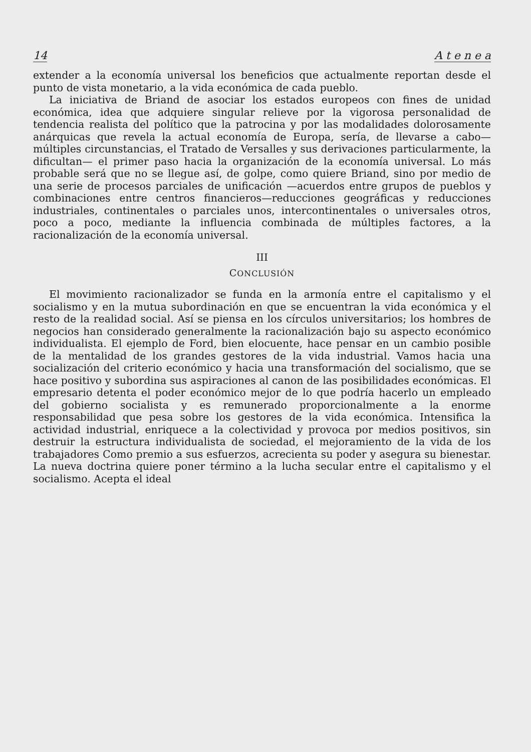14 A t e n e a
extender a la economía universal los beneficios que actualmente reportan desde el punto de vista monetario, a la vida económica de cada pueblo.
La iniciativa de Briand de asociar los estados europeos con fines de unidad económica, idea que adquiere singular relieve por la vigorosa personalidad de tendencia realista del político que la patrocina y por las modalidades dolorosamente anárquicas que revela la actual economía de Europa, sería, de llevarse a cabo—múltiples circunstancias, el Tratado de Versalles y sus derivaciones particularmente, la dificultan— el primer paso hacia la organización de la economía universal. Lo más probable será que no se llegue así, de golpe, como quiere Briand, sino por medio de una serie de procesos parciales de unificación —acuerdos entre grupos de pueblos y combinaciones entre centros financieros—reducciones geográficas y reducciones industriales, continentales o parciales unos, intercontinentales o universales otros, poco a poco, mediante la influencia combinada de múltiples factores, a la racionalización de la economía universal.
III
CONCLUSIÓN
El movimiento racionalizador se funda en la armonía entre el capitalismo y el socialismo y en la mutua subordinación en que se encuentran la vida económica y el resto de la realidad social. Así se piensa en los círculos universitarios; los hombres de negocios han considerado generalmente la racionalización bajo su aspecto económico individualista. El ejemplo de Ford, bien elocuente, hace pensar en un cambio posible de la mentalidad de los grandes gestores de la vida industrial. Vamos hacia una socialización del criterio económico y hacia una transformación del socialismo, que se hace positivo y subordina sus aspiraciones al canon de las posibilidades económicas. El empresario detenta el poder económico mejor de lo que podría hacerlo un empleado del gobierno socialista y es remunerado proporcionalmente a la enorme responsabilidad que pesa sobre los gestores de la vida económica. Intensifica la actividad industrial, enriquece a la colectividad y provoca por medios positivos, sin destruir la estructura individualista de sociedad, el mejoramiento de la vida de los trabajadores Como premio a sus esfuerzos, acrecienta su poder y asegura su bienestar. La nueva doctrina quiere poner término a la lucha secular entre el capitalismo y el socialismo. Acepta el ideal